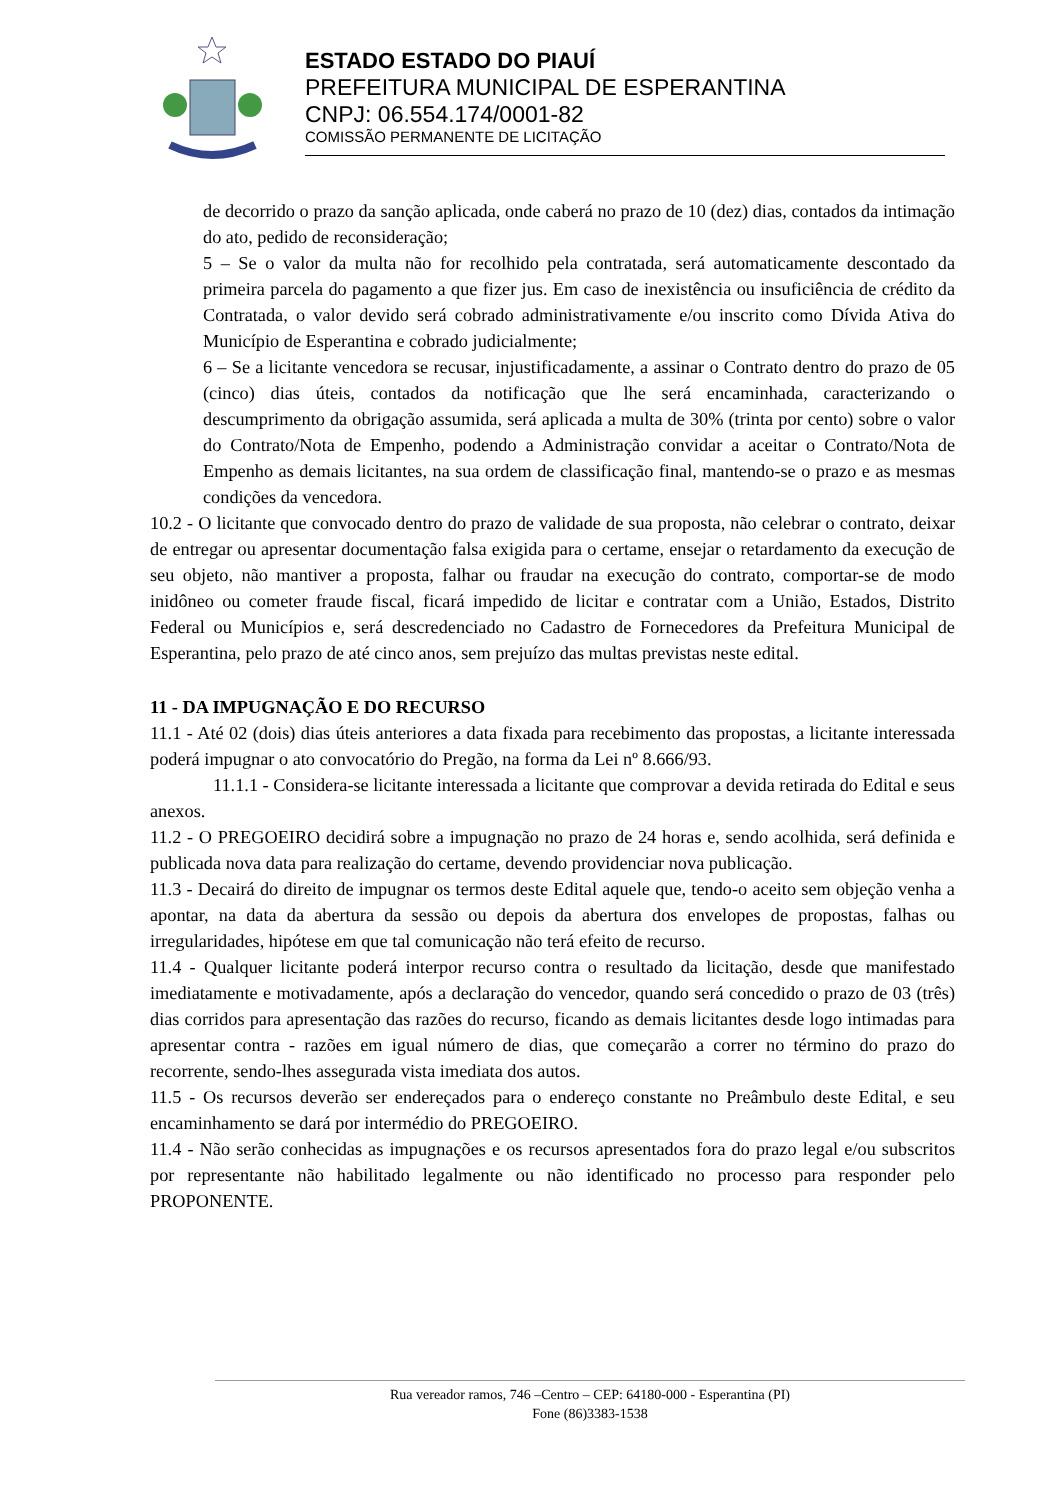ESTADO ESTADO DO PIAUÍ
PREFEITURA MUNICIPAL DE ESPERANTINA
CNPJ: 06.554.174/0001-82
COMISSÃO PERMANENTE DE LICITAÇÃO
de decorrido o prazo da sanção aplicada, onde caberá no prazo de 10 (dez) dias, contados da intimação do ato, pedido de reconsideração;
5 – Se o valor da multa não for recolhido pela contratada, será automaticamente descontado da primeira parcela do pagamento a que fizer jus. Em caso de inexistência ou insuficiência de crédito da Contratada, o valor devido será cobrado administrativamente e/ou inscrito como Dívida Ativa do Município de Esperantina e cobrado judicialmente;
6 – Se a licitante vencedora se recusar, injustificadamente, a assinar o Contrato dentro do prazo de 05 (cinco) dias úteis, contados da notificação que lhe será encaminhada, caracterizando o descumprimento da obrigação assumida, será aplicada a multa de 30% (trinta por cento) sobre o valor do Contrato/Nota de Empenho, podendo a Administração convidar a aceitar o Contrato/Nota de Empenho as demais licitantes, na sua ordem de classificação final, mantendo-se o prazo e as mesmas condições da vencedora.
10.2 - O licitante que convocado dentro do prazo de validade de sua proposta, não celebrar o contrato, deixar de entregar ou apresentar documentação falsa exigida para o certame, ensejar o retardamento da execução de seu objeto, não mantiver a proposta, falhar ou fraudar na execução do contrato, comportar-se de modo inidôneo ou cometer fraude fiscal, ficará impedido de licitar e contratar com a União, Estados, Distrito Federal ou Municípios e, será descredenciado no Cadastro de Fornecedores da Prefeitura Municipal de Esperantina, pelo prazo de até cinco anos, sem prejuízo das multas previstas neste edital.
11 - DA IMPUGNAÇÃO E DO RECURSO
11.1 - Até 02 (dois) dias úteis anteriores a data fixada para recebimento das propostas, a licitante interessada poderá impugnar o ato convocatório do Pregão, na forma da Lei nº 8.666/93.
11.1.1 - Considera-se licitante interessada a licitante que comprovar a devida retirada do Edital e seus anexos.
11.2 - O PREGOEIRO decidirá sobre a impugnação no prazo de 24 horas e, sendo acolhida, será definida e publicada nova data para realização do certame, devendo providenciar nova publicação.
11.3 - Decairá do direito de impugnar os termos deste Edital aquele que, tendo-o aceito sem objeção venha a apontar, na data da abertura da sessão ou depois da abertura dos envelopes de propostas, falhas ou irregularidades, hipótese em que tal comunicação não terá efeito de recurso.
11.4 - Qualquer licitante poderá interpor recurso contra o resultado da licitação, desde que manifestado imediatamente e motivadamente, após a declaração do vencedor, quando será concedido o prazo de 03 (três) dias corridos para apresentação das razões do recurso, ficando as demais licitantes desde logo intimadas para apresentar contra - razões em igual número de dias, que começarão a correr no término do prazo do recorrente, sendo-lhes assegurada vista imediata dos autos.
11.5 - Os recursos deverão ser endereçados para o endereço constante no Preâmbulo deste Edital, e seu encaminhamento se dará por intermédio do PREGOEIRO.
11.4 - Não serão conhecidas as impugnações e os recursos apresentados fora do prazo legal e/ou subscritos por representante não habilitado legalmente ou não identificado no processo para responder pelo PROPONENTE.
Rua vereador ramos, 746 –Centro – CEP: 64180-000 - Esperantina (PI)
Fone (86)3383-1538